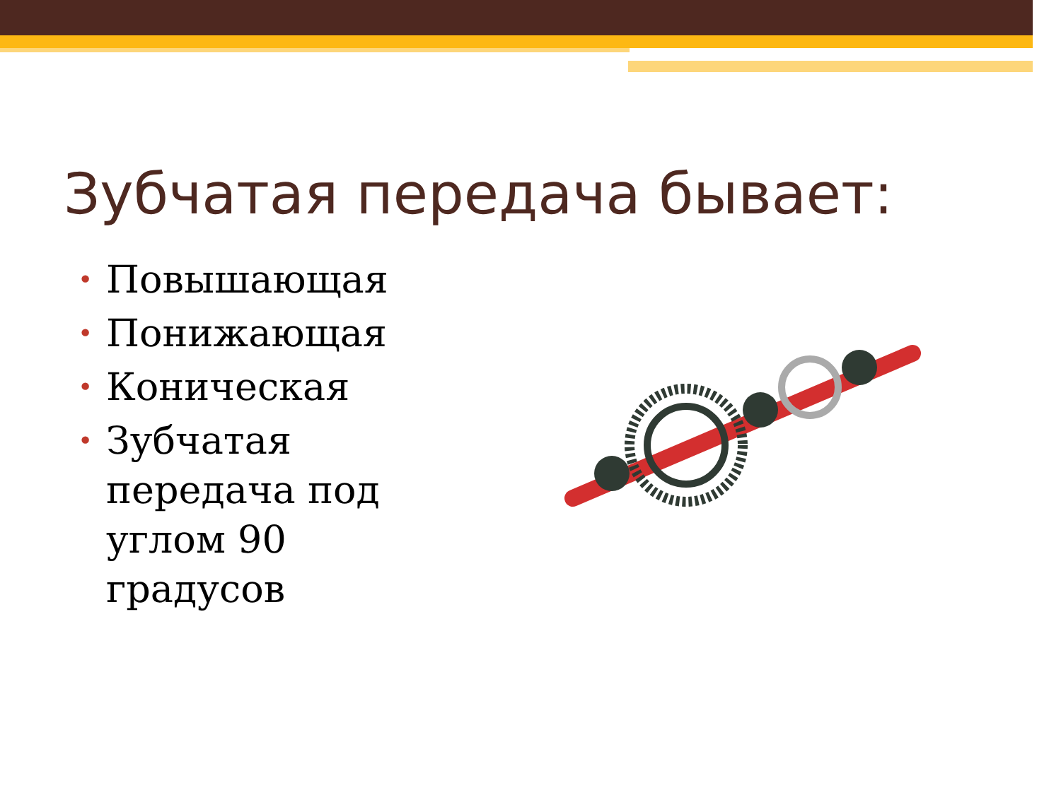Зубчатая передача бывает:
• Повышающая
• Понижающая
• Коническая
• Зубчатая передача под углом 90 градусов